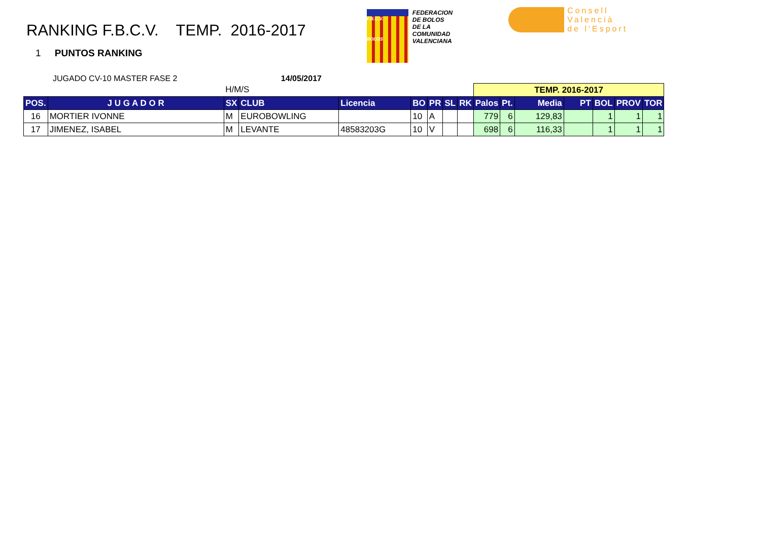RANKING F.B.C.V. TEMP. 2016-2017
F.B.C.V.
BOLOS
FEDERACION
DE BOLOS
DE LA
COMUNIDAD
VALENCIANA
Consell
Valencià
de l'Esport
1 PUNTOS RANKING
JUGADO CV-10 MASTER FASE 2 14/05/2017
| | | H/M/S | | | | | | | TEMP. 2016-2017 | | | | | | |
| POS. | J U G A D O R | SX | CLUB | Licencia | BO | PR | SL | RK | Palos | Pt. | Media | PT | BOL | PROV | TOR |
| 16 | MORTIER IVONNE | M | EUROBOWLING | | 10 | A | | | 779 | 6 | 129,83 | | 1 | 1 | 1 |
| 17 | JIMENEZ, ISABEL | M | LEVANTE | 48583203G | 10 | V | | | 698 | 6 | 116,33 | | 1 | 1 | 1 |